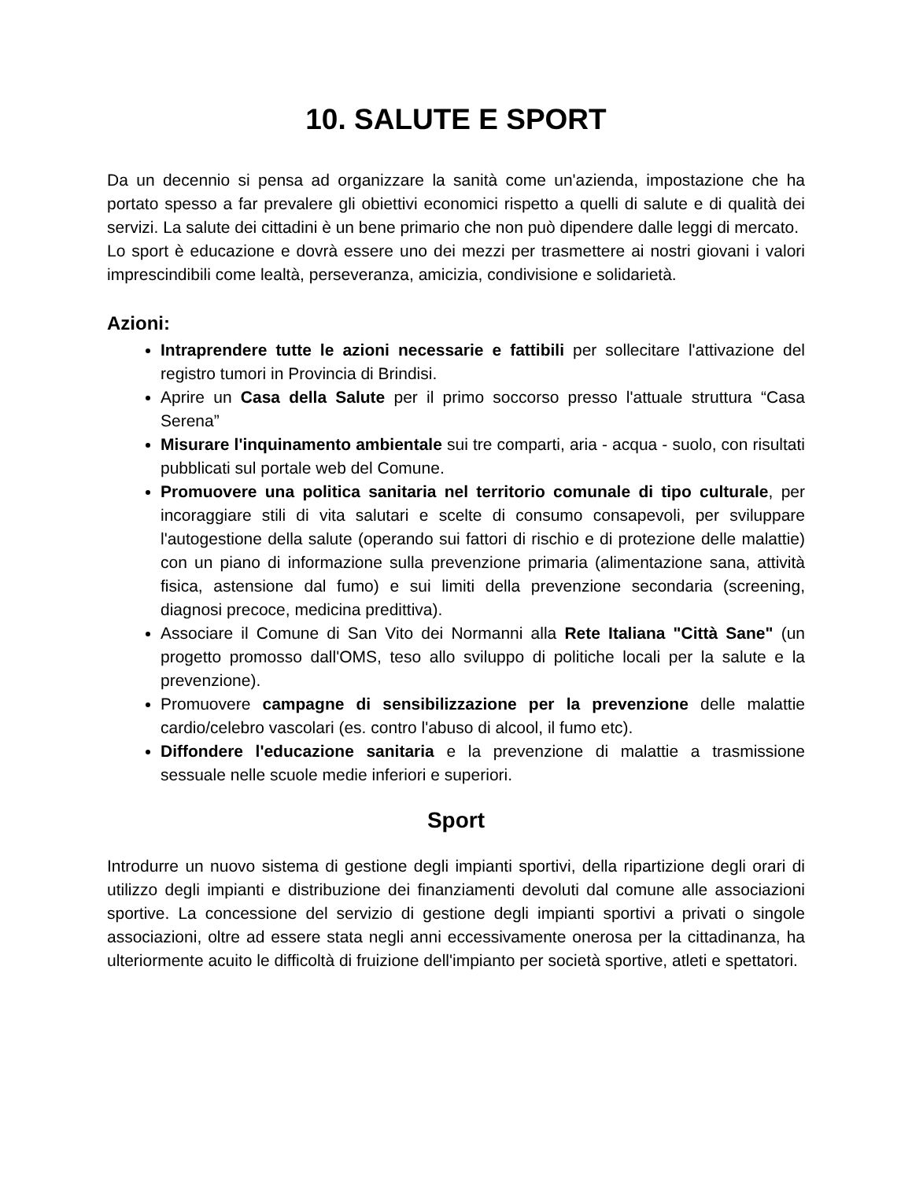10. SALUTE E SPORT
Da un decennio si pensa ad organizzare la sanità come un'azienda, impostazione che ha portato spesso a far prevalere gli obiettivi economici rispetto a quelli di salute e di qualità dei servizi. La salute dei cittadini è un bene primario che non può dipendere dalle leggi di mercato.
Lo sport è educazione e dovrà essere uno dei mezzi per trasmettere ai nostri giovani i valori imprescindibili come lealtà, perseveranza, amicizia, condivisione e solidarietà.
Azioni:
Intraprendere tutte le azioni necessarie e fattibili per sollecitare l'attivazione del registro tumori in Provincia di Brindisi.
Aprire un Casa della Salute per il primo soccorso presso l'attuale struttura “Casa Serena”
Misurare l'inquinamento ambientale sui tre comparti, aria - acqua - suolo, con risultati pubblicati sul portale web del Comune.
Promuovere una politica sanitaria nel territorio comunale di tipo culturale, per incoraggiare stili di vita salutari e scelte di consumo consapevoli, per sviluppare l'autogestione della salute (operando sui fattori di rischio e di protezione delle malattie) con un piano di informazione sulla prevenzione primaria (alimentazione sana, attività fisica, astensione dal fumo) e sui limiti della prevenzione secondaria (screening, diagnosi precoce, medicina predittiva).
Associare il Comune di San Vito dei Normanni alla Rete Italiana "Città Sane" (un progetto promosso dall'OMS, teso allo sviluppo di politiche locali per la salute e la prevenzione).
Promuovere campagne di sensibilizzazione per la prevenzione delle malattie cardio/celebro vascolari (es. contro l'abuso di alcool, il fumo etc).
Diffondere l'educazione sanitaria e la prevenzione di malattie a trasmissione sessuale nelle scuole medie inferiori e superiori.
Sport
Introdurre un nuovo sistema di gestione degli impianti sportivi, della ripartizione degli orari di utilizzo degli impianti e distribuzione dei finanziamenti devoluti dal comune alle associazioni sportive. La concessione del servizio di gestione degli impianti sportivi a privati o singole associazioni, oltre ad essere stata negli anni eccessivamente onerosa per la cittadinanza, ha ulteriormente acuito le difficoltà di fruizione dell'impianto per società sportive, atleti e spettatori.